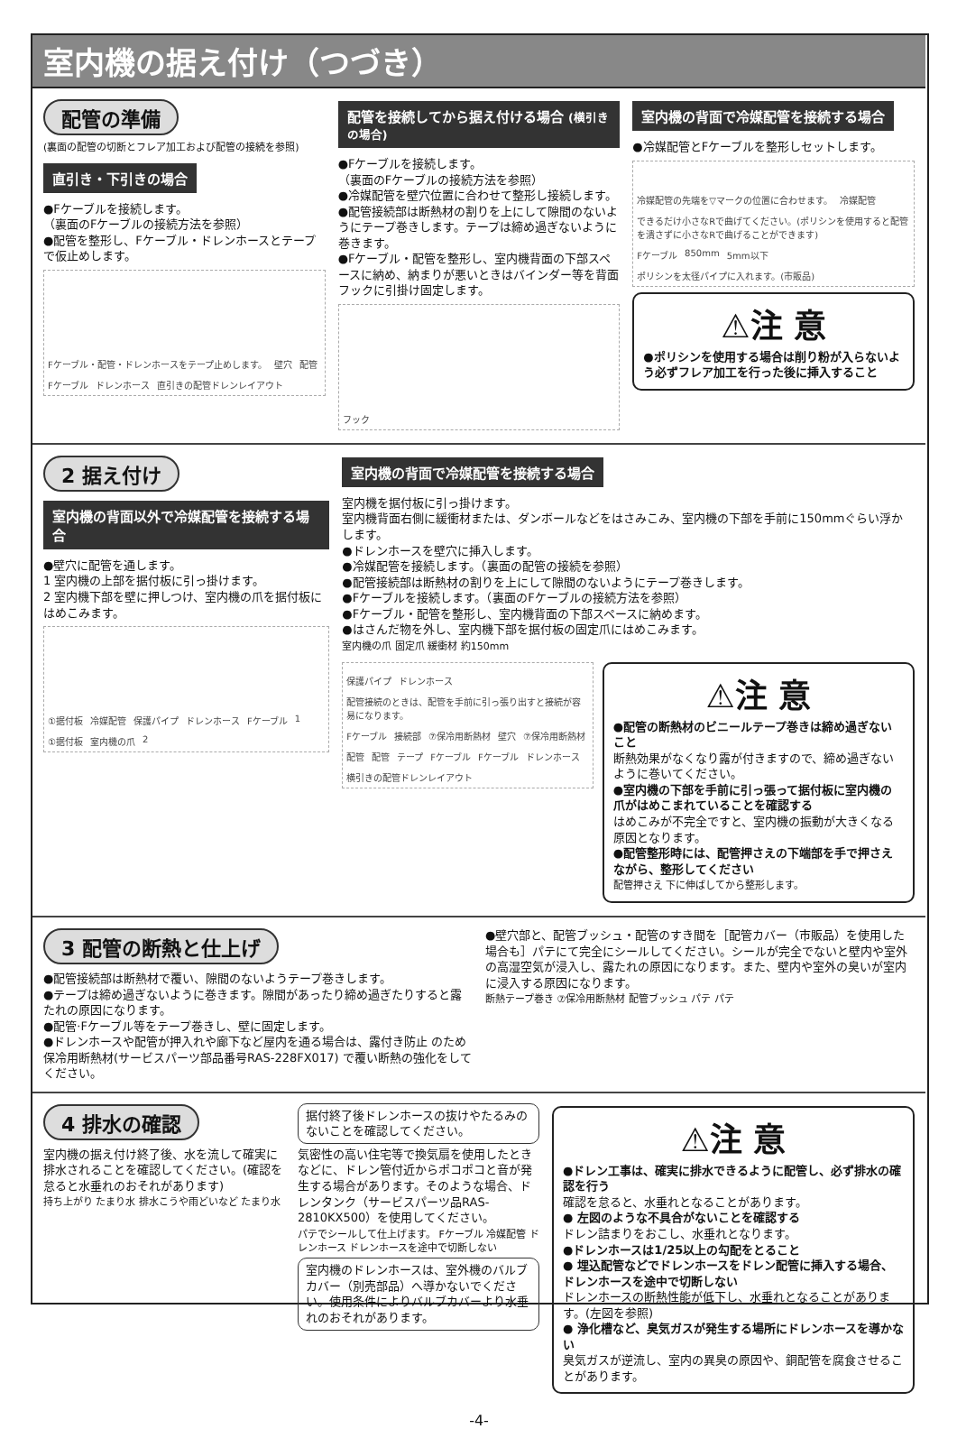室内機の据え付け（つづき）
配管の準備
(裏面の配管の切断とフレア加工および配管の接続を参照)
直引き・下引きの場合
●Fケーブルを接続します。
（裏面のFケーブルの接続方法を参照）
●配管を整形し、Fケーブル・ドレンホースとテープで仮止めします。
Fケーブル・配管・ドレンホースをテープ止めします。 壁穴 配管 Fケーブル ドレンホース 直引きの配管ドレンレイアウト
配管を接続してから据え付ける場合 (横引きの場合)
●Fケーブルを接続します。
（裏面のFケーブルの接続方法を参照）
●冷媒配管を壁穴位置に合わせて整形し接続します。
●配管接続部は断熱材の割りを上にして隙間のないようにテープ巻きします。テープは締め過ぎないように巻きます。
●Fケーブル・配管を整形し、室内機背面の下部スペースに納め、納まりが悪いときはバインダー等を背面フックに引掛け固定します。
フック
室内機の背面で冷媒配管を接続する場合
●冷媒配管とFケーブルを整形しセットします。
冷媒配管の先端を▽マークの位置に合わせます。 冷媒配管 できるだけ小さなRで曲げてください。(ポリシンを使用すると配管を潰さずに小さなRで曲げることができます) Fケーブル 850mm 5mm以下 ポリシンを太径パイプに入れます。(市販品)
⚠注 意
●ポリシンを使用する場合は削り粉が入らないよう必ずフレア加工を行った後に挿入すること
2 据え付け
室内機の背面以外で冷媒配管を接続する場合
●壁穴に配管を通します。
1 室内機の上部を据付板に引っ掛けます。
2 室内機下部を壁に押しつけ、室内機の爪を据付板にはめこみます。
①据付板 冷媒配管 保護パイプ ドレンホース Fケーブル 1 ①据付板 室内機の爪 2
室内機の背面で冷媒配管を接続する場合
室内機を据付板に引っ掛けます。
室内機背面右側に緩衝材または、ダンボールなどをはさみこみ、室内機の下部を手前に150mmぐらい浮かします。
●ドレンホースを壁穴に挿入します。
●冷媒配管を接続します。（裏面の配管の接続を参照）
●配管接続部は断熱材の割りを上にして隙間のないようにテープ巻きします。
●Fケーブルを接続します。（裏面のFケーブルの接続方法を参照）
●Fケーブル・配管を整形し、室内機背面の下部スペースに納めます。
●はさんだ物を外し、室内機下部を据付板の固定爪にはめこみます。
室内機の爪 固定爪 緩衝材 約150mm
保護パイプ ドレンホース 配管接続のときは、配管を手前に引っ張り出すと接続が容易になります。 Fケーブル 接続部 ⑦保冷用断熱材 壁穴 ⑦保冷用断熱材 配管 配管 テープ Fケーブル Fケーブル ドレンホース 横引きの配管ドレンレイアウト
⚠注 意
●配管の断熱材のビニールテープ巻きは締め過ぎないこと
断熱効果がなくなり露が付きますので、締め過ぎないように巻いてください。
●室内機の下部を手前に引っ張って据付板に室内機の爪がはめこまれていることを確認する
はめこみが不完全ですと、室内機の振動が大きくなる原因となります。
●配管整形時には、配管押さえの下端部を手で押さえながら、整形してください
配管押さえ 下に伸ばしてから整形します。
3 配管の断熱と仕上げ
●配管接続部は断熱材で覆い、隙間のないようテープ巻きします。
●テープは締め過ぎないように巻きます。隙間があったり締め過ぎたりすると露たれの原因になります。
●配管·Fケーブル等をテープ巻きし、壁に固定します。
●ドレンホースや配管が押入れや廊下など屋内を通る場合は、露付き防止 のため保冷用断熱材(サービスパーツ部品番号RAS-228FX017) で覆い断熱の強化をしてください。
●壁穴部と、配管ブッシュ・配管のすき間を［配管カバー（市販品）を使用した場合も］パテにて完全にシールしてください。シールが完全でないと壁内や室外の高湿空気が浸入し、露たれの原因になります。また、壁内や室外の臭いが室内に浸入する原因になります。
断熱テープ巻き ⑦保冷用断熱材 配管ブッシュ パテ パテ
4 排水の確認
室内機の据え付け終了後、水を流して確実に排水されることを確認してください。(確認を怠ると水垂れのおそれがあります)
持ち上がり たまり水 排水こうや雨どいなど たまり水
据付終了後ドレンホースの抜けやたるみのないことを確認してください。
気密性の高い住宅等で換気扇を使用したときなどに、ドレン管付近からポコポコと音が発生する場合があります。そのような場合、ドレンタンク（サービスパーツ品RAS-2810KX500）を使用してください。
パテでシールして仕上げます。 Fケーブル 冷媒配管 ドレンホース ドレンホースを途中で切断しない
室内機のドレンホースは、室外機のバルブカバー（別売部品）へ導かないでください。使用条件によりバルブカバーより水垂れのおそれがあります。
⚠注 意
●ドレン工事は、確実に排水できるように配管し、必ず排水の確認を行う
確認を怠ると、水垂れとなることがあります。
● 左図のような不具合がないことを確認する
ドレン詰まりをおこし、水垂れとなります。
●ドレンホースは1/25以上の勾配をとること
● 埋込配管などでドレンホースをドレン配管に挿入する場合、ドレンホースを途中で切断しない
ドレンホースの断熱性能が低下し、水垂れとなることがあります。(左図を参照)
● 浄化槽など、臭気ガスが発生する場所にドレンホースを導かない
臭気ガスが逆流し、室内の異臭の原因や、銅配管を腐食させることがあります。
-4-